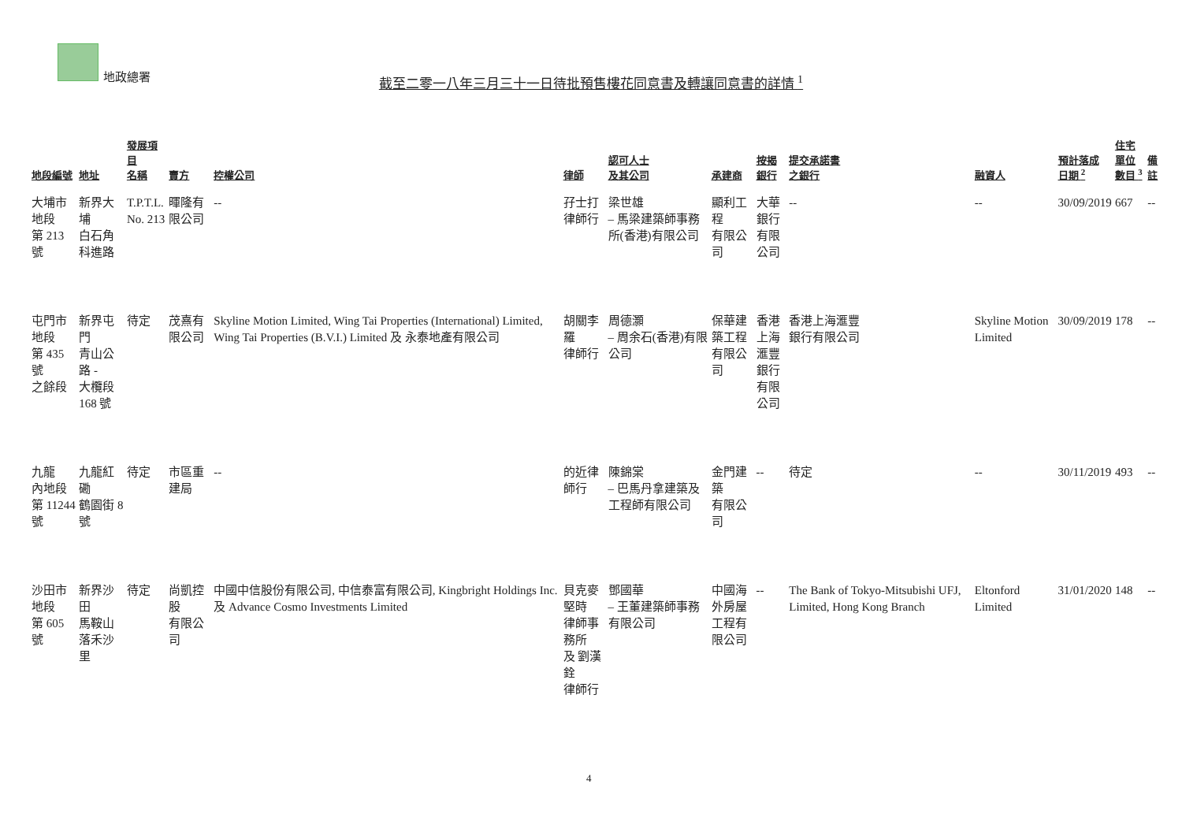地政總署
截至二零一八年三月三十一日待批預售樓花同意書及轉讓同意書的詳情 <sup>1</sup>
| 地段編號 | 地址 | 發展項目 名稱 | 賣方 | 控權公司 | 律師 | 認可人士 及其公司 | 承建商 | 按揭銀行 | 提交承諾書 之銀行 | 融資人 | 預計落成 日期 <sup>2</sup> | 住宅單位 數目 <sup>3</sup> | 備註 |
| --- | --- | --- | --- | --- | --- | --- | --- | --- | --- | --- | --- | --- | --- |
| 大埔市地段 第 213 號 | 新界大埔 白石角科進路 | T.P.T.L. No. 213 | 暉隆有限公司 | -- | 孖士打律師行 | 梁世雄 – 馬梁建築師事務所(香港)有限公司 | 顯利工程 有限公司 | 大華銀行 有限公司 | -- | -- | 30/09/2019 | 667 | -- |
| 屯門市地段 第 435 號 之餘段 | 新界屯門 青山公路 - 大欖段 168 號 | 待定 | 茂熹有限公司 | Skyline Motion Limited, Wing Tai Properties (International) Limited, Wing Tai Properties (B.V.I.) Limited 及 永泰地產有限公司 | 胡關李羅 律師行 | 周德灝 – 周余石(香港)有限公司 | 保華建築工程 有限公司 | 香港上海 滙豐銀行 有限公司 | 香港上海滙豐 銀行有限公司 | Skyline Motion Limited | 30/09/2019 | 178 | -- |
| 九龍 內地段 第 11244 號 | 九龍紅磡 鶴園街 8 號 | 待定 | 市區重建局 | -- | 的近律師行 | 陳錦棠 – 巴馬丹拿建築及工程師有限公司 | 金門建築 有限公司 | -- | 待定 | -- | 30/11/2019 | 493 | -- |
| 沙田市地段 第 605 號 | 新界沙田 馬鞍山 落禾沙里 | 待定 | 尚凱控股 有限公司 | 中國中信股份有限公司, 中信泰富有限公司, Kingbright Holdings Inc. 及 Advance Cosmo Investments Limited | 貝克麥堅時 律師事務所 及 劉漢銓 律師行 | 鄧國華 – 王董建築師事務有限公司 | 中國海外房屋 工程有限公司 | -- | The Bank of Tokyo-Mitsubishi UFJ, Limited, Hong Kong Branch | Eltonford Limited | 31/01/2020 | 148 | -- |
4